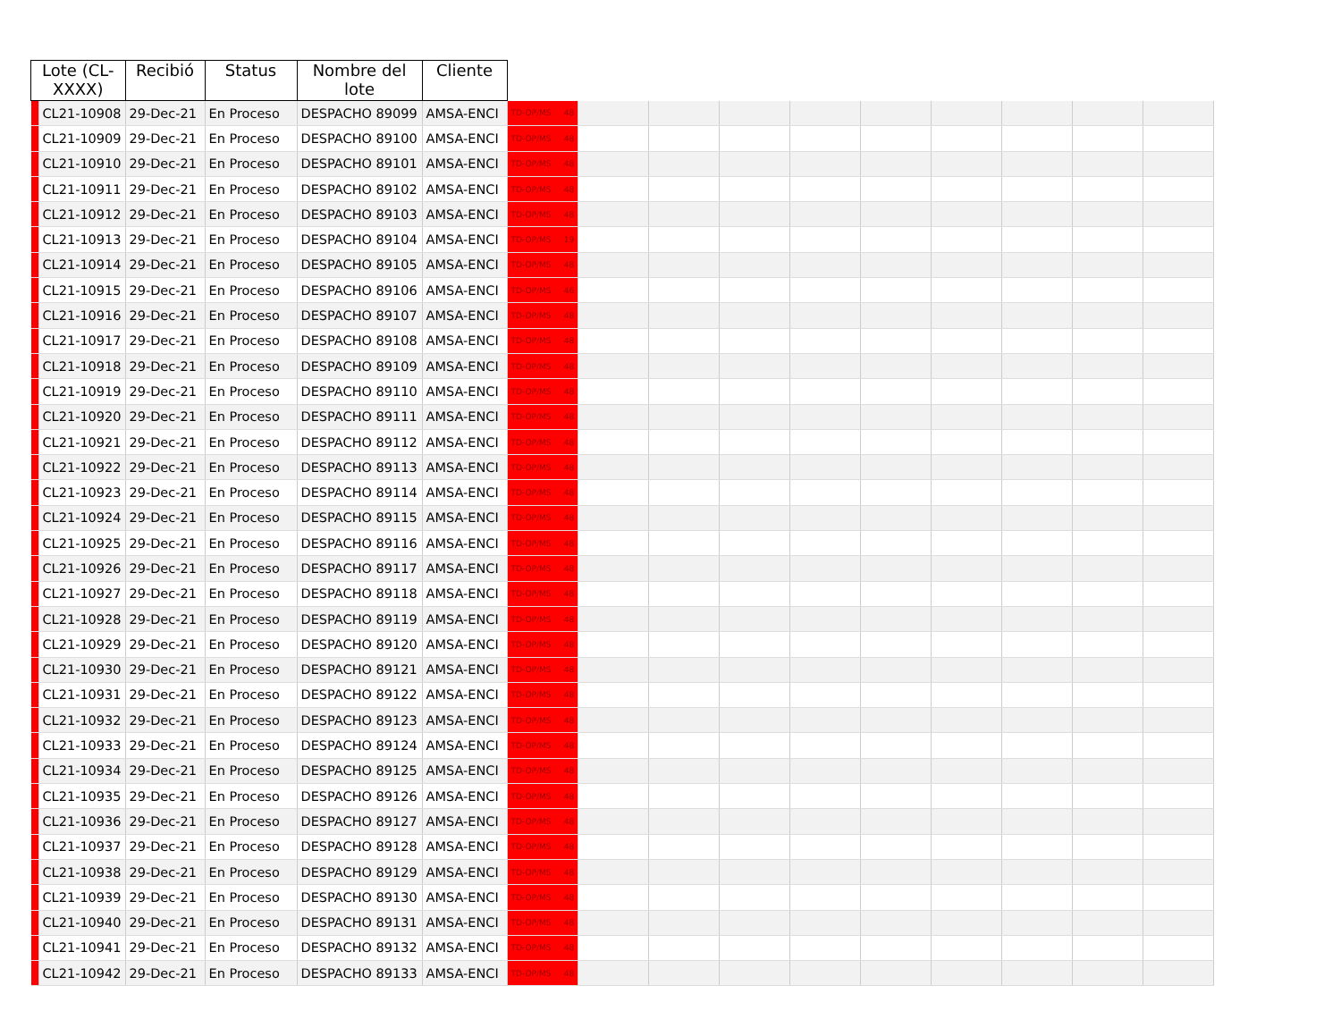| Lote (CL- XXXX) | | Recibió | Status | Nombre del lote | Cliente | | | | | | | | | | |
| --- | --- | --- | --- | --- | --- | --- | --- | --- | --- | --- | --- | --- | --- | --- | --- |
| | CL21-10908 | 29-Dec-21 | En Proceso | DESPACHO 89099 | AMSA-ENCI | TD-OP/MS 48 | | | | | | | | | |
| | CL21-10909 | 29-Dec-21 | En Proceso | DESPACHO 89100 | AMSA-ENCI | TD-OP/MS 48 | | | | | | | | | |
| | CL21-10910 | 29-Dec-21 | En Proceso | DESPACHO 89101 | AMSA-ENCI | TD-OP/MS 48 | | | | | | | | | |
| | CL21-10911 | 29-Dec-21 | En Proceso | DESPACHO 89102 | AMSA-ENCI | TD-OP/MS 48 | | | | | | | | | |
| | CL21-10912 | 29-Dec-21 | En Proceso | DESPACHO 89103 | AMSA-ENCI | TD-OP/MS 48 | | | | | | | | | |
| | CL21-10913 | 29-Dec-21 | En Proceso | DESPACHO 89104 | AMSA-ENCI | TD-OP/MS 19 | | | | | | | | | |
| | CL21-10914 | 29-Dec-21 | En Proceso | DESPACHO 89105 | AMSA-ENCI | TD-OP/MS 48 | | | | | | | | | |
| | CL21-10915 | 29-Dec-21 | En Proceso | DESPACHO 89106 | AMSA-ENCI | TD-OP/MS 46 | | | | | | | | | |
| | CL21-10916 | 29-Dec-21 | En Proceso | DESPACHO 89107 | AMSA-ENCI | TD-OP/MS 48 | | | | | | | | | |
| | CL21-10917 | 29-Dec-21 | En Proceso | DESPACHO 89108 | AMSA-ENCI | TD-OP/MS 48 | | | | | | | | | |
| | CL21-10918 | 29-Dec-21 | En Proceso | DESPACHO 89109 | AMSA-ENCI | TD-OP/MS 48 | | | | | | | | | |
| | CL21-10919 | 29-Dec-21 | En Proceso | DESPACHO 89110 | AMSA-ENCI | TD-OP/MS 48 | | | | | | | | | |
| | CL21-10920 | 29-Dec-21 | En Proceso | DESPACHO 89111 | AMSA-ENCI | TD-OP/MS 48 | | | | | | | | | |
| | CL21-10921 | 29-Dec-21 | En Proceso | DESPACHO 89112 | AMSA-ENCI | TD-OP/MS 48 | | | | | | | | | |
| | CL21-10922 | 29-Dec-21 | En Proceso | DESPACHO 89113 | AMSA-ENCI | TD-OP/MS 48 | | | | | | | | | |
| | CL21-10923 | 29-Dec-21 | En Proceso | DESPACHO 89114 | AMSA-ENCI | TD-OP/MS 48 | | | | | | | | | |
| | CL21-10924 | 29-Dec-21 | En Proceso | DESPACHO 89115 | AMSA-ENCI | TD-OP/MS 48 | | | | | | | | | |
| | CL21-10925 | 29-Dec-21 | En Proceso | DESPACHO 89116 | AMSA-ENCI | TD-OP/MS 48 | | | | | | | | | |
| | CL21-10926 | 29-Dec-21 | En Proceso | DESPACHO 89117 | AMSA-ENCI | TD-OP/MS 48 | | | | | | | | | |
| | CL21-10927 | 29-Dec-21 | En Proceso | DESPACHO 89118 | AMSA-ENCI | TD-OP/MS 48 | | | | | | | | | |
| | CL21-10928 | 29-Dec-21 | En Proceso | DESPACHO 89119 | AMSA-ENCI | TD-OP/MS 48 | | | | | | | | | |
| | CL21-10929 | 29-Dec-21 | En Proceso | DESPACHO 89120 | AMSA-ENCI | TD-OP/MS 48 | | | | | | | | | |
| | CL21-10930 | 29-Dec-21 | En Proceso | DESPACHO 89121 | AMSA-ENCI | TD-OP/MS 48 | | | | | | | | | |
| | CL21-10931 | 29-Dec-21 | En Proceso | DESPACHO 89122 | AMSA-ENCI | TD-OP/MS 48 | | | | | | | | | |
| | CL21-10932 | 29-Dec-21 | En Proceso | DESPACHO 89123 | AMSA-ENCI | TD-OP/MS 48 | | | | | | | | | |
| | CL21-10933 | 29-Dec-21 | En Proceso | DESPACHO 89124 | AMSA-ENCI | TD-OP/MS 48 | | | | | | | | | |
| | CL21-10934 | 29-Dec-21 | En Proceso | DESPACHO 89125 | AMSA-ENCI | TD-OP/MS 48 | | | | | | | | | |
| | CL21-10935 | 29-Dec-21 | En Proceso | DESPACHO 89126 | AMSA-ENCI | TD-OP/MS 48 | | | | | | | | | |
| | CL21-10936 | 29-Dec-21 | En Proceso | DESPACHO 89127 | AMSA-ENCI | TD-OP/MS 48 | | | | | | | | | |
| | CL21-10937 | 29-Dec-21 | En Proceso | DESPACHO 89128 | AMSA-ENCI | TD-OP/MS 48 | | | | | | | | | |
| | CL21-10938 | 29-Dec-21 | En Proceso | DESPACHO 89129 | AMSA-ENCI | TD-OP/MS 48 | | | | | | | | | |
| | CL21-10939 | 29-Dec-21 | En Proceso | DESPACHO 89130 | AMSA-ENCI | TD-OP/MS 48 | | | | | | | | | |
| | CL21-10940 | 29-Dec-21 | En Proceso | DESPACHO 89131 | AMSA-ENCI | TD-OP/MS 48 | | | | | | | | | |
| | CL21-10941 | 29-Dec-21 | En Proceso | DESPACHO 89132 | AMSA-ENCI | TD-OP/MS 48 | | | | | | | | | |
| | CL21-10942 | 29-Dec-21 | En Proceso | DESPACHO 89133 | AMSA-ENCI | TD-OP/MS 48 | | | | | | | | | |